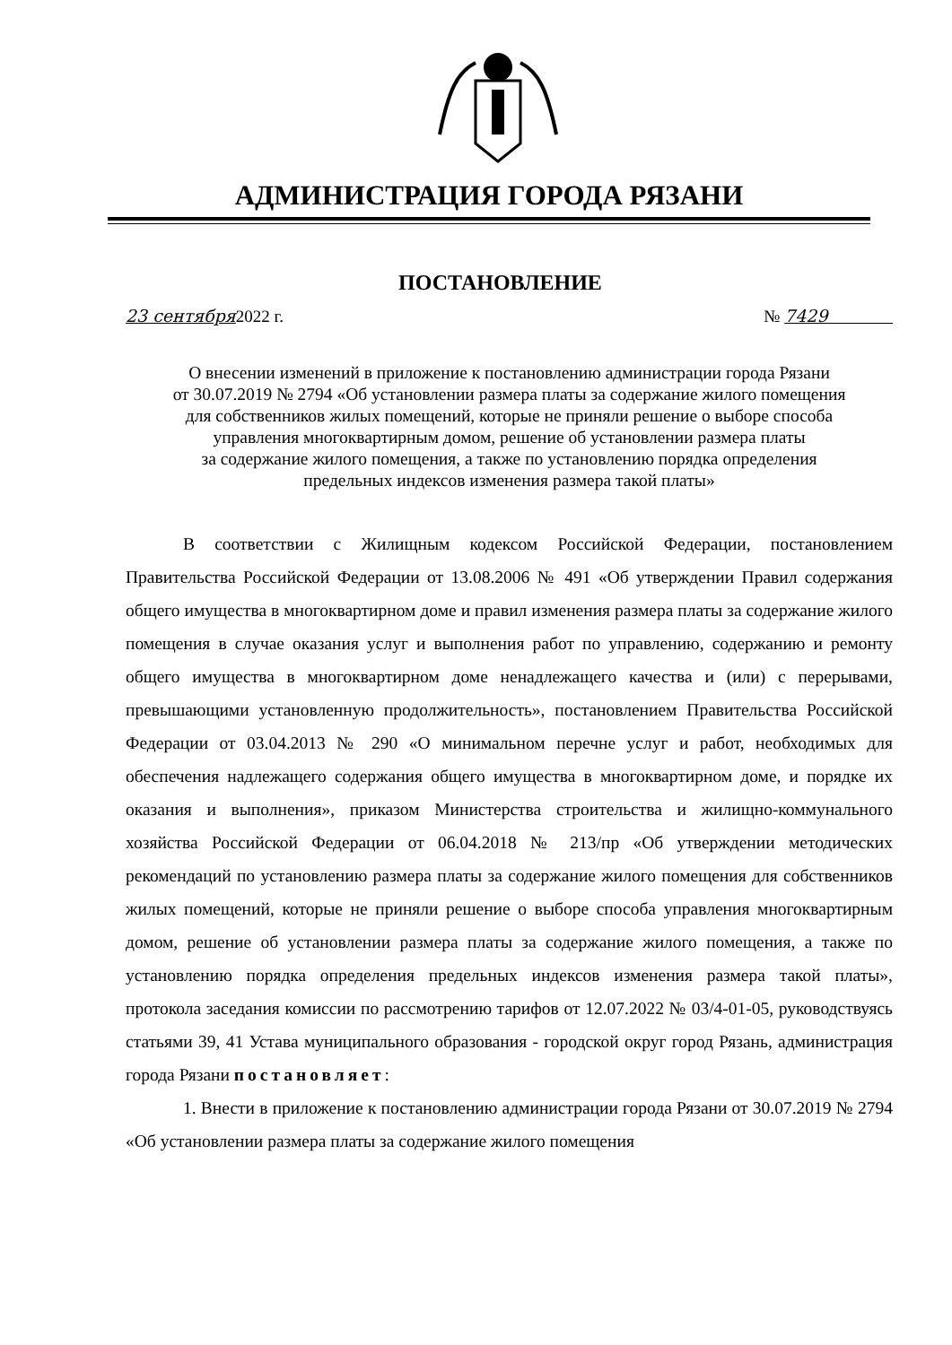АДМИНИСТРАЦИЯ ГОРОДА РЯЗАНИ
ПОСТАНОВЛЕНИЕ
23 сентября2022 г. № 7429
О внесении изменений в приложение к постановлению администрации города Рязани
от 30.07.2019 № 2794 «Об установлении размера платы за содержание жилого помещения
для собственников жилых помещений, которые не приняли решение о выборе способа
управления многоквартирным домом, решение об установлении размера платы
за содержание жилого помещения, а также по установлению порядка определения
предельных индексов изменения размера такой платы»
В соответствии с Жилищным кодексом Российской Федерации, постановлением Правительства Российской Федерации от 13.08.2006 № 491 «Об утверждении Правил содержания общего имущества в многоквартирном доме и правил изменения размера платы за содержание жилого помещения в случае оказания услуг и выполнения работ по управлению, содержанию и ремонту общего имущества в многоквартирном доме ненадлежащего качества и (или) с перерывами, превышающими установленную продолжительность», постановлением Правительства Российской Федерации от 03.04.2013 № 290 «О минимальном перечне услуг и работ, необходимых для обеспечения надлежащего содержания общего имущества в многоквартирном доме, и порядке их оказания и выполнения», приказом Министерства строительства и жилищно-коммунального хозяйства Российской Федерации от 06.04.2018 № 213/пр «Об утверждении методических рекомендаций по установлению размера платы за содержание жилого помещения для собственников жилых помещений, которые не приняли решение о выборе способа управления многоквартирным домом, решение об установлении размера платы за содержание жилого помещения, а также по установлению порядка определения предельных индексов изменения размера такой платы», протокола заседания комиссии по рассмотрению тарифов от 12.07.2022 № 03/4-01-05, руководствуясь статьями 39, 41 Устава муниципального образования - городской округ город Рязань, администрация города Рязани постановляет:
1. Внести в приложение к постановлению администрации города Рязани от 30.07.2019 № 2794 «Об установлении размера платы за содержание жилого помещения